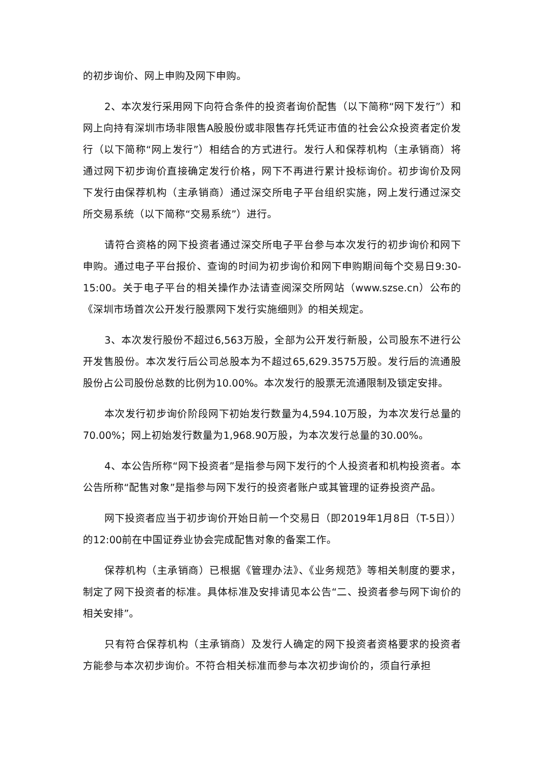的初步询价、网上申购及网下申购。
2、本次发行采用网下向符合条件的投资者询价配售（以下简称“网下发行”）和网上向持有深圳市场非限售A股股份或非限售存托凭证市值的社会公众投资者定价发行（以下简称“网上发行”）相结合的方式进行。发行人和保荐机构（主承销商）将通过网下初步询价直接确定发行价格，网下不再进行累计投标询价。初步询价及网下发行由保荐机构（主承销商）通过深交所电子平台组织实施，网上发行通过深交所交易系统（以下简称“交易系统”）进行。
请符合资格的网下投资者通过深交所电子平台参与本次发行的初步询价和网下申购。通过电子平台报价、查询的时间为初步询价和网下申购期间每个交易日9:30-15:00。关于电子平台的相关操作办法请查阅深交所网站（www.szse.cn）公布的《深圳市场首次公开发行股票网下发行实施细则》的相关规定。
3、本次发行股份不超过6,563万股，全部为公开发行新股，公司股东不进行公开发售股份。本次发行后公司总股本为不超过65,629.3575万股。发行后的流通股股份占公司股份总数的比例为10.00%。本次发行的股票无流通限制及锁定安排。
本次发行初步询价阶段网下初始发行数量为4,594.10万股，为本次发行总量的70.00%；网上初始发行数量为1,968.90万股，为本次发行总量的30.00%。
4、本公告所称“网下投资者”是指参与网下发行的个人投资者和机构投资者。本公告所称“配售对象”是指参与网下发行的投资者账户或其管理的证券投资产品。
网下投资者应当于初步询价开始日前一个交易日（即2019年1月8日（T-5日））的12:00前在中国证券业协会完成配售对象的备案工作。
保荐机构（主承销商）已根据《管理办法》、《业务规范》等相关制度的要求，制定了网下投资者的标准。具体标准及安排请见本公告“二、投资者参与网下询价的相关安排”。
只有符合保荐机构（主承销商）及发行人确定的网下投资者资格要求的投资者方能参与本次初步询价。不符合相关标准而参与本次初步询价的，须自行承担